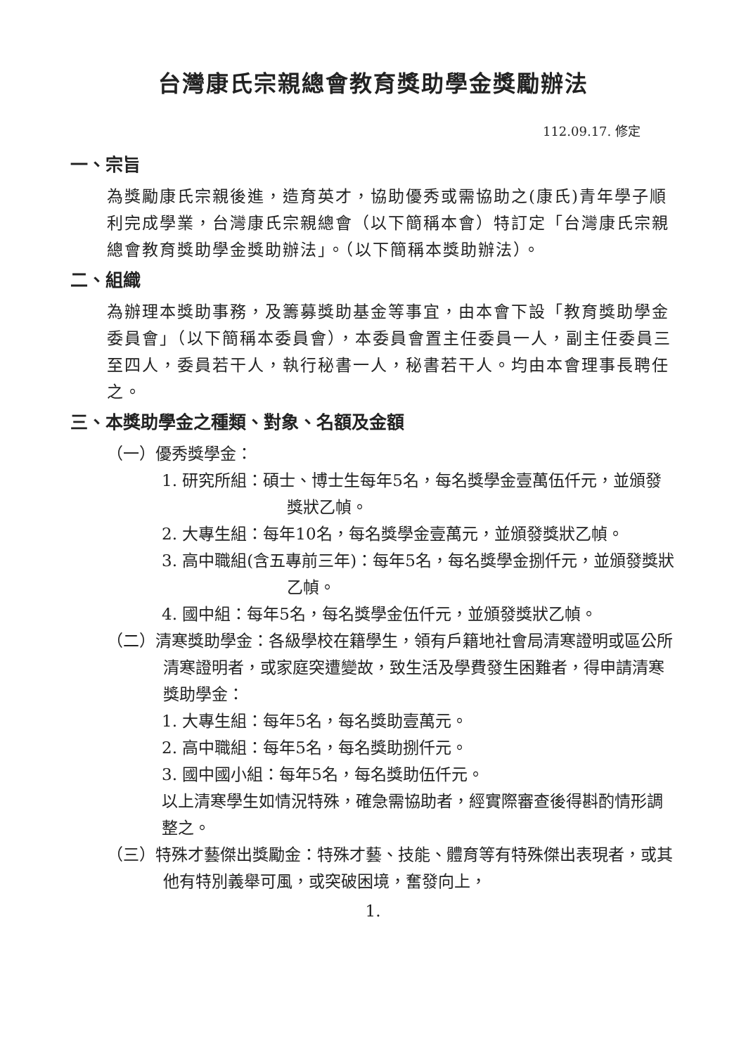台灣康氏宗親總會教育獎助學金獎勵辦法
112.09.17. 修定
一、宗旨
為獎勵康氏宗親後進，造育英才，協助優秀或需協助之(康氏)青年學子順利完成學業，台灣康氏宗親總會（以下簡稱本會）特訂定「台灣康氏宗親總會教育獎助學金獎助辦法」。（以下簡稱本獎助辦法）。
二、組織
為辦理本獎助事務，及籌募獎助基金等事宜，由本會下設「教育獎助學金委員會」（以下簡稱本委員會），本委員會置主任委員一人，副主任委員三至四人，委員若干人，執行秘書一人，秘書若干人。均由本會理事長聘任之。
三、本獎助學金之種類、對象、名額及金額
（一）優秀獎學金：
1. 研究所組：碩士、博士生每年5名，每名獎學金壹萬伍仟元，並頒發獎狀乙幀。
2. 大專生組：每年10名，每名獎學金壹萬元，並頒發獎狀乙幀。
3. 高中職組(含五專前三年)：每年5名，每名獎學金捌仟元，並頒發獎狀乙幀。
4. 國中組：每年5名，每名獎學金伍仟元，並頒發獎狀乙幀。
（二）清寒獎助學金：各級學校在籍學生，領有戶籍地社會局清寒證明或區公所清寒證明者，或家庭突遭變故，致生活及學費發生困難者，得申請清寒獎助學金：
1. 大專生組：每年5名，每名獎助壹萬元。
2. 高中職組：每年5名，每名獎助捌仟元。
3. 國中國小組：每年5名，每名獎助伍仟元。
以上清寒學生如情況特殊，確急需協助者，經實際審查後得斟酌情形調整之。
（三）特殊才藝傑出獎勵金：特殊才藝、技能、體育等有特殊傑出表現者，或其他有特別義舉可風，或突破困境，奮發向上，
1.